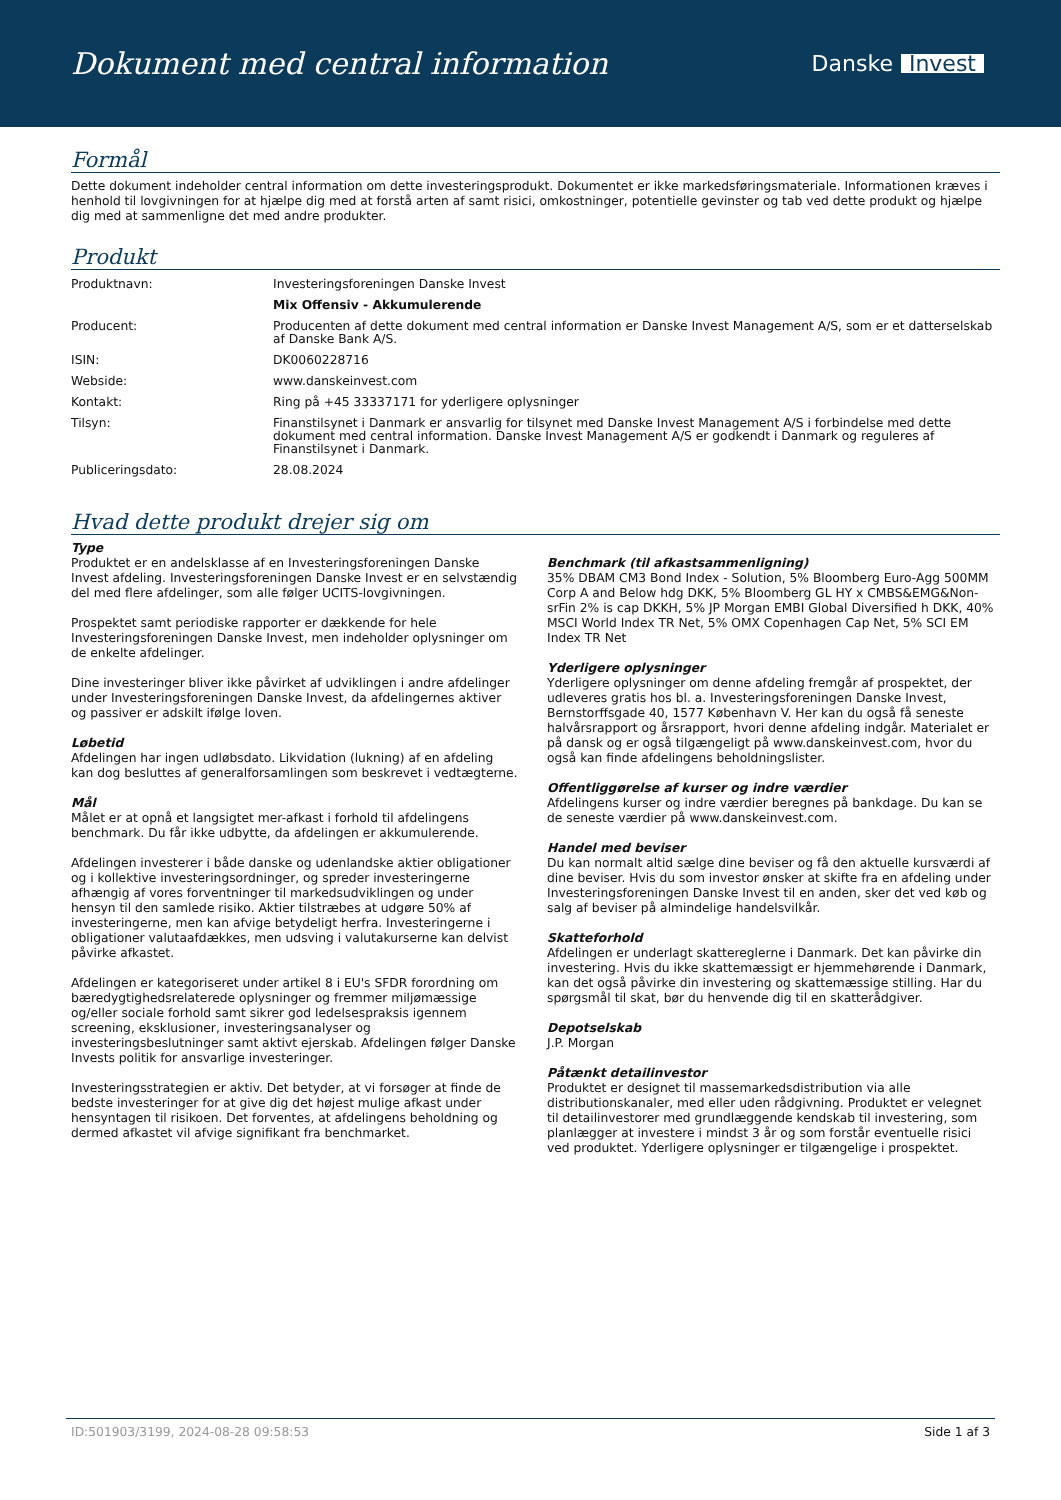Dokument med central information
Danske Invest
Formål
Dette dokument indeholder central information om dette investeringsprodukt. Dokumentet er ikke markedsføringsmateriale. Informationen kræves i henhold til lovgivningen for at hjælpe dig med at forstå arten af samt risici, omkostninger, potentielle gevinster og tab ved dette produkt og hjælpe dig med at sammenligne det med andre produkter.
Produkt
| Produktnavn: | Investeringsforeningen Danske Invest |
| | Mix Offensiv - Akkumulerende |
| Producent: | Producenten af dette dokument med central information er Danske Invest Management A/S, som er et datterselskab af Danske Bank A/S. |
| ISIN: | DK0060228716 |
| Webside: | www.danskeinvest.com |
| Kontakt: | Ring på +45 33337171 for yderligere oplysninger |
| Tilsyn: | Finanstilsynet i Danmark er ansvarlig for tilsynet med Danske Invest Management A/S i forbindelse med dette dokument med central information. Danske Invest Management A/S er godkendt i Danmark og reguleres af Finanstilsynet i Danmark. |
| Publiceringsdato: | 28.08.2024 |
Hvad dette produkt drejer sig om
Type
Produktet er en andelsklasse af en Investeringsforeningen Danske Invest afdeling. Investeringsforeningen Danske Invest er en selvstændig del med flere afdelinger, som alle følger UCITS-lovgivningen.
Prospektet samt periodiske rapporter er dækkende for hele Investeringsforeningen Danske Invest, men indeholder oplysninger om de enkelte afdelinger.
Dine investeringer bliver ikke påvirket af udviklingen i andre afdelinger under Investeringsforeningen Danske Invest, da afdelingernes aktiver og passiver er adskilt ifølge loven.
Løbetid
Afdelingen har ingen udløbsdato. Likvidation (lukning) af en afdeling kan dog besluttes af generalforsamlingen som beskrevet i vedtægterne.
Mål
Målet er at opnå et langsigtet mer-afkast i forhold til afdelingens benchmark. Du får ikke udbytte, da afdelingen er akkumulerende.
Afdelingen investerer i både danske og udenlandske aktier obligationer og i kollektive investeringsordninger, og spreder investeringerne afhængig af vores forventninger til markedsudviklingen og under hensyn til den samlede risiko. Aktier tilstræbes at udgøre 50% af investeringerne, men kan afvige betydeligt herfra. Investeringerne i obligationer valutaafdækkes, men udsving i valutakurserne kan delvist påvirke afkastet.
Afdelingen er kategoriseret under artikel 8 i EU's SFDR forordning om bæredygtighedsrelaterede oplysninger og fremmer miljømæssige og/eller sociale forhold samt sikrer god ledelsespraksis igennem screening, eksklusioner, investeringsanalyser og investeringsbeslutninger samt aktivt ejerskab. Afdelingen følger Danske Invests politik for ansvarlige investeringer.
Investeringsstrategien er aktiv. Det betyder, at vi forsøger at finde de bedste investeringer for at give dig det højest mulige afkast under hensyntagen til risikoen. Det forventes, at afdelingens beholdning og dermed afkastet vil afvige signifikant fra benchmarket.
Benchmark (til afkastsammenligning)
35% DBAM CM3 Bond Index - Solution, 5% Bloomberg Euro-Agg 500MM Corp A and Below hdg DKK, 5% Bloomberg GL HY x CMBS&EMG&Non-srFin 2% is cap DKKH, 5% JP Morgan EMBI Global Diversified h DKK, 40% MSCI World Index TR Net, 5% OMX Copenhagen Cap Net, 5% SCI EM Index TR Net
Yderligere oplysninger
Yderligere oplysninger om denne afdeling fremgår af prospektet, der udleveres gratis hos bl. a. Investeringsforeningen Danske Invest, Bernstorffsgade 40, 1577 København V. Her kan du også få seneste halvårsrapport og årsrapport, hvori denne afdeling indgår. Materialet er på dansk og er også tilgængeligt på www.danskeinvest.com, hvor du også kan finde afdelingens beholdningslister.
Offentliggørelse af kurser og indre værdier
Afdelingens kurser og indre værdier beregnes på bankdage. Du kan se de seneste værdier på www.danskeinvest.com.
Handel med beviser
Du kan normalt altid sælge dine beviser og få den aktuelle kursværdi af dine beviser. Hvis du som investor ønsker at skifte fra en afdeling under Investeringsforeningen Danske Invest til en anden, sker det ved køb og salg af beviser på almindelige handelsvilkår.
Skatteforhold
Afdelingen er underlagt skattereglerne i Danmark. Det kan påvirke din investering. Hvis du ikke skattemæssigt er hjemmehørende i Danmark, kan det også påvirke din investering og skattemæssige stilling. Har du spørgsmål til skat, bør du henvende dig til en skatterådgiver.
Depotselskab
J.P. Morgan
Påtænkt detailinvestor
Produktet er designet til massemarkedsdistribution via alle distributionskanaler, med eller uden rådgivning. Produktet er velegnet til detailinvestorer med grundlæggende kendskab til investering, som planlægger at investere i mindst 3 år og som forstår eventuelle risici ved produktet. Yderligere oplysninger er tilgængelige i prospektet.
ID:501903/3199, 2024-08-28 09:58:53 Side 1 af 3